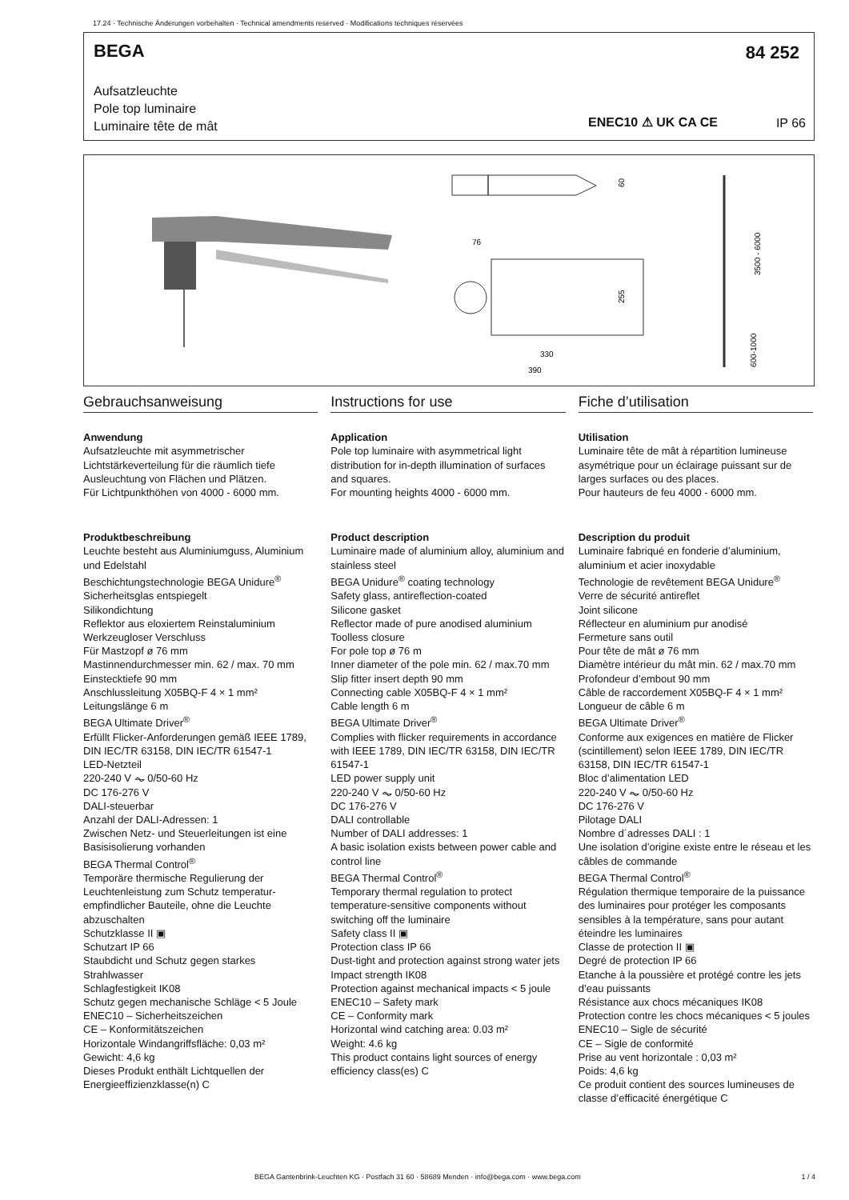17.24 · Technische Änderungen vorbehalten · Technical amendments reserved · Modifications techniques réservées
BEGA 84 252
Aufsatzleuchte
Pole top luminaire
Luminaire tête de mât
ENEC10 ⚠ UK CA CE IP 66
76
330
390
60
255
3500 - 6000
600-1000
Gebrauchsanweisung
Anwendung
Aufsatzleuchte mit asymmetrischer Lichtstärkeverteilung für die räumlich tiefe Ausleuchtung von Flächen und Plätzen.
Für Lichtpunkthöhen von 4000 - 6000 mm.
Produktbeschreibung
Leuchte besteht aus Aluminiumguss, Aluminium und Edelstahl
Beschichtungstechnologie BEGA Unidure<sup>®</sup>
Sicherheitsglas entspiegelt
Silikondichtung
Reflektor aus eloxiertem Reinstaluminium
Werkzeugloser Verschluss
Für Mastzopf ø 76 mm
Mastinnendurchmesser min. 62 / max. 70 mm
Einstecktiefe 90 mm
Anschlussleitung X05BQ-F 4 × 1 mm²
Leitungslänge 6 m
BEGA Ultimate Driver<sup>®</sup>
Erfüllt Flicker-Anforderungen gemäß IEEE 1789, DIN IEC/TR 63158, DIN IEC/TR 61547-1
LED-Netzteil
220-240 V ⏦ 0/50-60 Hz
DC 176-276 V
DALI-steuerbar
Anzahl der DALI-Adressen: 1
Zwischen Netz- und Steuerleitungen ist eine Basisisolierung vorhanden
BEGA Thermal Control<sup>®</sup>
Temporäre thermische Regulierung der Leuchtenleistung zum Schutz temperatur­empfindlicher Bauteile, ohne die Leuchte abzuschalten
Schutzklasse II ▣
Schutzart IP 66
Staubdicht und Schutz gegen starkes Strahlwasser
Schlagfestigkeit IK08
Schutz gegen mechanische Schläge < 5 Joule
ENEC10 – Sicherheitszeichen
CE – Konformitätszeichen
Horizontale Windangriffsfläche: 0,03 m²
Gewicht: 4,6 kg
Dieses Produkt enthält Lichtquellen der Energieeffizienzklasse(n) C
Instructions for use
Application
Pole top luminaire with asymmetrical light distribution for in-depth illumination of surfaces and squares.
For mounting heights 4000 - 6000 mm.
Product description
Luminaire made of aluminium alloy, aluminium and stainless steel
BEGA Unidure<sup>®</sup> coating technology
Safety glass, antireflection-coated
Silicone gasket
Reflector made of pure anodised aluminium
Toolless closure
For pole top ø 76 m
Inner diameter of the pole min. 62 / max.70 mm
Slip fitter insert depth 90 mm
Connecting cable X05BQ-F 4 × 1 mm²
Cable length 6 m
BEGA Ultimate Driver<sup>®</sup>
Complies with flicker requirements in accordance with IEEE 1789, DIN IEC/TR 63158, DIN IEC/TR 61547-1
LED power supply unit
220-240 V ⏦ 0/50-60 Hz
DC 176-276 V
DALI controllable
Number of DALI addresses: 1
A basic isolation exists between power cable and control line
BEGA Thermal Control<sup>®</sup>
Temporary thermal regulation to protect temperature-sensitive components without switching off the luminaire
Safety class II ▣
Protection class IP 66
Dust-tight and protection against strong water jets
Impact strength IK08
Protection against mechanical impacts < 5 joule
ENEC10 – Safety mark
CE – Conformity mark
Horizontal wind catching area: 0.03 m²
Weight: 4.6 kg
This product contains light sources of energy efficiency class(es) C
Fiche d’utilisation
Utilisation
Luminaire tête de mât à répartition lumineuse asymétrique pour un éclairage puissant sur de larges surfaces ou des places.
Pour hauteurs de feu 4000 - 6000 mm.
Description du produit
Luminaire fabriqué en fonderie d’aluminium, aluminium et acier inoxydable
Technologie de revêtement BEGA Unidure<sup>®</sup>
Verre de sécurité antireflet
Joint silicone
Réflecteur en aluminium pur anodisé
Fermeture sans outil
Pour tête de mât ø 76 mm
Diamètre intérieur du mât min. 62 / max.70 mm
Profondeur d’embout 90 mm
Câble de raccordement X05BQ-F 4 × 1 mm²
Longueur de câble 6 m
BEGA Ultimate Driver<sup>®</sup>
Conforme aux exigences en matière de Flicker (scintillement) selon IEEE 1789, DIN IEC/TR 63158, DIN IEC/TR 61547-1
Bloc d’alimentation LED
220-240 V ⏦ 0/50-60 Hz
DC 176-276 V
Pilotage DALI
Nombre d´adresses DALI : 1
Une isolation d’origine existe entre le réseau et les câbles de commande
BEGA Thermal Control<sup>®</sup>
Régulation thermique temporaire de la puissance des luminaires pour protéger les composants sensibles à la température, sans pour autant éteindre les luminaires
Classe de protection II ▣
Degré de protection IP 66
Etanche à la poussière et protégé contre les jets d’eau puissants
Résistance aux chocs mécaniques IK08
Protection contre les chocs mécaniques < 5 joules
ENEC10 – Sigle de sécurité
CE – Sigle de conformité
Prise au vent horizontale : 0,03 m²
Poids: 4,6 kg
Ce produit contient des sources lumineuses de classe d’efficacité énergétique C
BEGA Gantenbrink-Leuchten KG · Postfach 31 60 · 58689 Menden · info@bega.com · www.bega.com
1 / 4